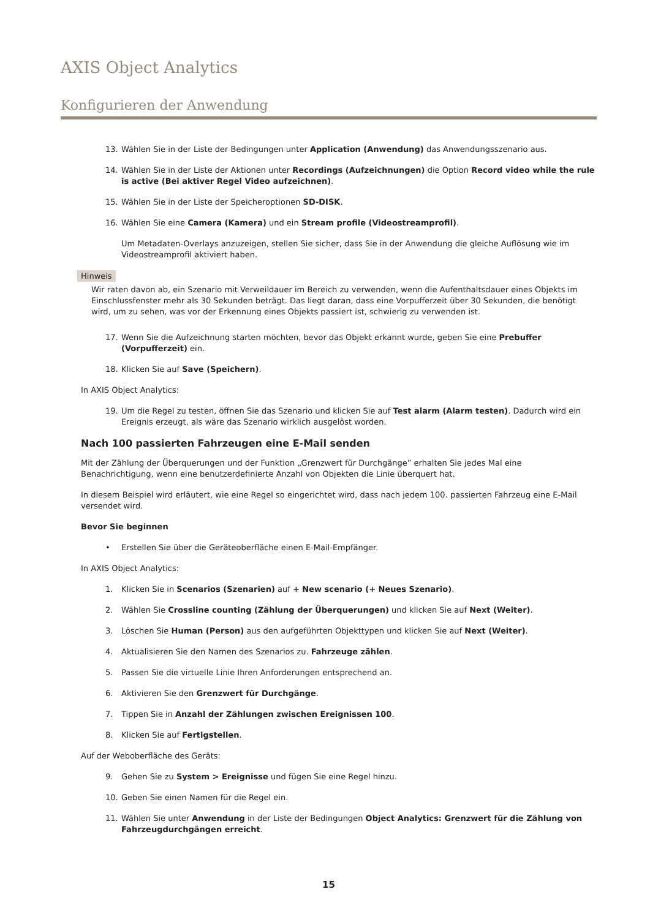AXIS Object Analytics
Konfigurieren der Anwendung
13. Wählen Sie in der Liste der Bedingungen unter Application (Anwendung) das Anwendungsszenario aus.
14. Wählen Sie in der Liste der Aktionen unter Recordings (Aufzeichnungen) die Option Record video while the rule is active (Bei aktiver Regel Video aufzeichnen).
15. Wählen Sie in der Liste der Speicheroptionen SD-DISK.
16. Wählen Sie eine Camera (Kamera) und ein Stream profile (Videostreamprofil).
Um Metadaten-Overlays anzuzeigen, stellen Sie sicher, dass Sie in der Anwendung die gleiche Auflösung wie im Videostreamprofil aktiviert haben.
Hinweis
Wir raten davon ab, ein Szenario mit Verweildauer im Bereich zu verwenden, wenn die Aufenthaltsdauer eines Objekts im Einschlussfenster mehr als 30 Sekunden beträgt. Das liegt daran, dass eine Vorpufferzeit über 30 Sekunden, die benötigt wird, um zu sehen, was vor der Erkennung eines Objekts passiert ist, schwierig zu verwenden ist.
17. Wenn Sie die Aufzeichnung starten möchten, bevor das Objekt erkannt wurde, geben Sie eine Prebuffer (Vorpufferzeit) ein.
18. Klicken Sie auf Save (Speichern).
In AXIS Object Analytics:
19. Um die Regel zu testen, öffnen Sie das Szenario und klicken Sie auf Test alarm (Alarm testen). Dadurch wird ein Ereignis erzeugt, als wäre das Szenario wirklich ausgelöst worden.
Nach 100 passierten Fahrzeugen eine E-Mail senden
Mit der Zählung der Überquerungen und der Funktion „Grenzwert für Durchgänge” erhalten Sie jedes Mal eine Benachrichtigung, wenn eine benutzerdefinierte Anzahl von Objekten die Linie überquert hat.
In diesem Beispiel wird erläutert, wie eine Regel so eingerichtet wird, dass nach jedem 100. passierten Fahrzeug eine E-Mail versendet wird.
Bevor Sie beginnen
• Erstellen Sie über die Geräteoberfläche einen E-Mail-Empfänger.
In AXIS Object Analytics:
1. Klicken Sie in Scenarios (Szenarien) auf + New scenario (+ Neues Szenario).
2. Wählen Sie Crossline counting (Zählung der Überquerungen) und klicken Sie auf Next (Weiter).
3. Löschen Sie Human (Person) aus den aufgeführten Objekttypen und klicken Sie auf Next (Weiter).
4. Aktualisieren Sie den Namen des Szenarios zu. Fahrzeuge zählen.
5. Passen Sie die virtuelle Linie Ihren Anforderungen entsprechend an.
6. Aktivieren Sie den Grenzwert für Durchgänge.
7. Tippen Sie in Anzahl der Zählungen zwischen Ereignissen 100.
8. Klicken Sie auf Fertigstellen.
Auf der Weboberfläche des Geräts:
9. Gehen Sie zu System > Ereignisse und fügen Sie eine Regel hinzu.
10. Geben Sie einen Namen für die Regel ein.
11. Wählen Sie unter Anwendung in der Liste der Bedingungen Object Analytics: Grenzwert für die Zählung von Fahrzeugdurchgängen erreicht.
15